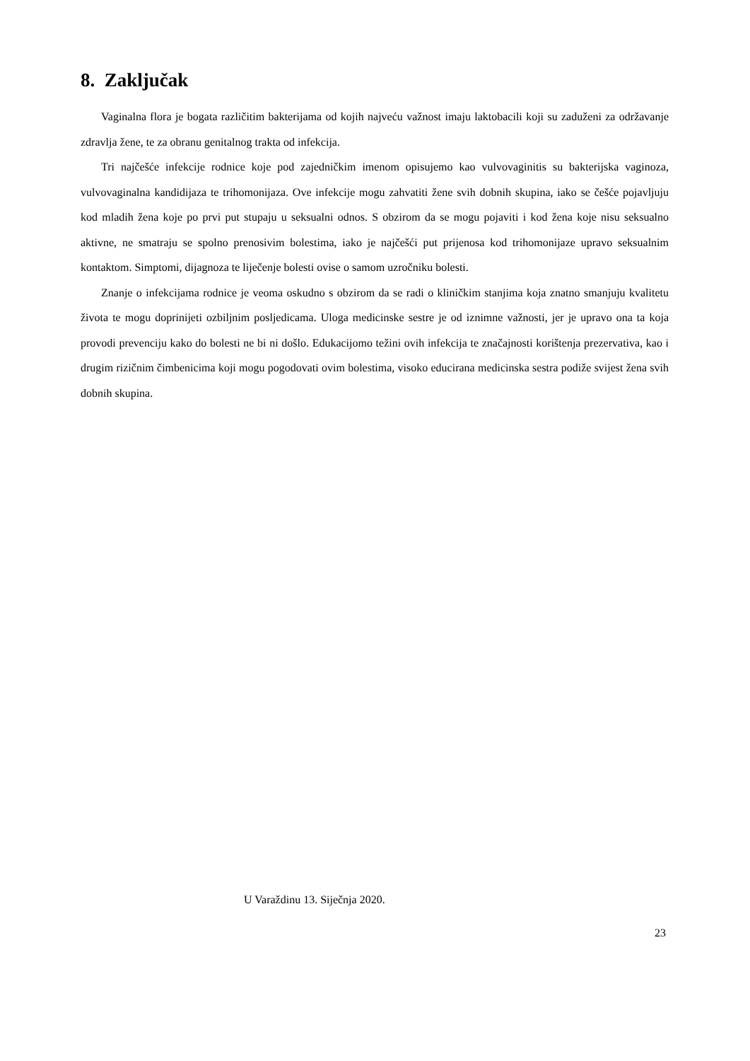8. Zaključak
Vaginalna flora je bogata različitim bakterijama od kojih najveću važnost imaju laktobacili koji su zaduženi za održavanje zdravlja žene, te za obranu genitalnog trakta od infekcija.
Tri najčešće infekcije rodnice koje pod zajedničkim imenom opisujemo kao vulvovaginitis su bakterijska vaginoza, vulvovaginalna kandidijaza te trihomonijaza. Ove infekcije mogu zahvatiti žene svih dobnih skupina, iako se češće pojavljuju kod mladih žena koje po prvi put stupaju u seksualni odnos. S obzirom da se mogu pojaviti i kod žena koje nisu seksualno aktivne, ne smatraju se spolno prenosivim bolestima, iako je najčešći put prijenosa kod trihomonijaze upravo seksualnim kontaktom. Simptomi, dijagnoza te liječenje bolesti ovise o samom uzročniku bolesti.
Znanje o infekcijama rodnice je veoma oskudno s obzirom da se radi o kliničkim stanjima koja znatno smanjuju kvalitetu života te mogu doprinijeti ozbiljnim posljedicama. Uloga medicinske sestre je od iznimne važnosti, jer je upravo ona ta koja provodi prevenciju kako do bolesti ne bi ni došlo. Edukacijomo težini ovih infekcija te značajnosti korištenja prezervativa, kao i drugim rizičnim čimbenicima koji mogu pogodovati ovim bolestima, visoko educirana medicinska sestra podiže svijest žena svih dobnih skupina.
U Varaždinu 13. Siječnja 2020.
23